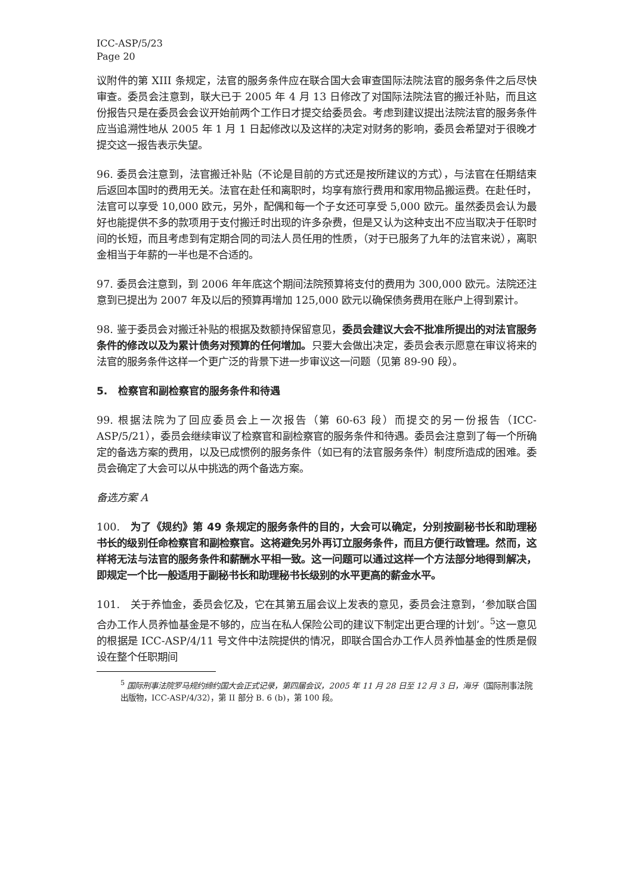ICC-ASP/5/23
Page 20
议附件的第 XIII 条规定，法官的服务条件应在联合国大会审查国际法院法官的服务条件之后尽快审查。委员会注意到，联大已于 2005 年 4 月 13 日修改了对国际法院法官的搬迁补贴，而且这份报告只是在委员会会议开始前两个工作日才提交给委员会。考虑到建议提出法院法官的服务条件应当追溯性地从 2005 年 1 月 1 日起修改以及这样的决定对财务的影响，委员会希望对于很晚才提交这一报告表示失望。
96. 委员会注意到，法官搬迁补贴（不论是目前的方式还是按所建议的方式），与法官在任期结束后返回本国时的费用无关。法官在赴任和离职时，均享有旅行费用和家用物品搬运费。在赴任时，法官可以享受 10,000 欧元，另外，配偶和每一个子女还可享受 5,000 欧元。虽然委员会认为最好也能提供不多的款项用于支付搬迁时出现的许多杂费，但是又认为这种支出不应当取决于任职时间的长短，而且考虑到有定期合同的司法人员任用的性质，（对于已服务了九年的法官来说），离职金相当于年薪的一半也是不合适的。
97. 委员会注意到，到 2006 年年底这个期间法院预算将支付的费用为 300,000 欧元。法院还注意到已提出为 2007 年及以后的预算再增加 125,000 欧元以确保债务费用在账户上得到累计。
98. 鉴于委员会对搬迁补贴的根据及数额持保留意见，委员会建议大会不批准所提出的对法官服务条件的修改以及为累计债务对预算的任何增加。只要大会做出决定，委员会表示愿意在审议将来的法官的服务条件这样一个更广泛的背景下进一步审议这一问题（见第 89-90 段）。
5. 检察官和副检察官的服务条件和待遇
99. 根据法院为了回应委员会上一次报告（第 60-63 段）而提交的另一份报告（ICC-ASP/5/21），委员会继续审议了检察官和副检察官的服务条件和待遇。委员会注意到了每一个所确定的备选方案的费用，以及已成惯例的服务条件（如已有的法官服务条件）制度所造成的困难。委员会确定了大会可以从中挑选的两个备选方案。
备选方案 A
100. 为了《规约》第 49 条规定的服务条件的目的，大会可以确定，分别按副秘书长和助理秘书长的级别任命检察官和副检察官。这将避免另外再订立服务条件，而且方便行政管理。然而，这样将无法与法官的服务条件和薪酬水平相一致。这一问题可以通过这样一个方法部分地得到解决，即规定一个比一般适用于副秘书长和助理秘书长级别的水平更高的薪金水平。
101. 关于养恤金，委员会忆及，它在其第五届会议上发表的意见，委员会注意到，‘参加联合国合办工作人员养恤基金是不够的，应当在私人保险公司的建议下制定出更合理的计划’。<sup>5</sup>这一意见的根据是 ICC-ASP/4/11 号文件中法院提供的情况，即联合国合办工作人员养恤基金的性质是假设在整个任职期间
<sup>5</sup> 国际刑事法院罗马规约缔约国大会正式记录，第四届会议，2005 年 11 月 28 日至 12 月 3 日，海牙（国际刑事法院出版物，ICC-ASP/4/32），第 II 部分 B. 6 (b)，第 100 段。